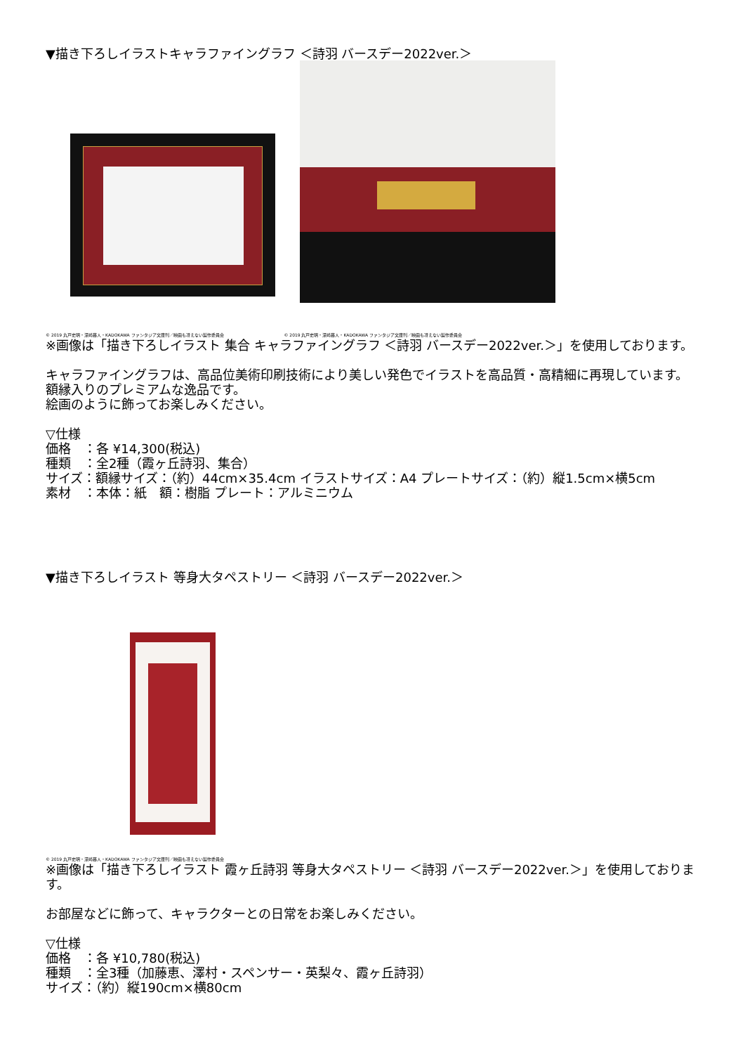▼描き下ろしイラストキャラファイングラフ ＜詩羽 バースデー2022ver.＞
© 2019 丸戸史明・深崎暮人・KADOKAWA ファンタジア文庫刊／映画も冴えない製作委員会 © 2019 丸戸史明・深崎暮人・KADOKAWA ファンタジア文庫刊／映画も冴えない製作委員会
※画像は「描き下ろしイラスト 集合 キャラファイングラフ ＜詩羽 バースデー2022ver.＞」を使用しております。
キャラファイングラフは、高品位美術印刷技術により美しい発色でイラストを高品質・高精細に再現しています。
額縁入りのプレミアムな逸品です。
絵画のように飾ってお楽しみください。
▽仕様
価格　：各 ¥14,300(税込)
種類　：全2種（霞ヶ丘詩羽、集合）
サイズ：額縁サイズ：（約）44cm×35.4cm イラストサイズ：A4 プレートサイズ：（約）縦1.5cm×横5cm
素材　：本体：紙　額：樹脂 プレート：アルミニウム
▼描き下ろしイラスト 等身大タペストリー ＜詩羽 バースデー2022ver.＞
© 2019 丸戸史明・深崎暮人・KADOKAWA ファンタジア文庫刊／映画も冴えない製作委員会
※画像は「描き下ろしイラスト 霞ヶ丘詩羽 等身大タペストリー ＜詩羽 バースデー2022ver.＞」を使用しております。
お部屋などに飾って、キャラクターとの日常をお楽しみください。
▽仕様
価格　：各 ¥10,780(税込)
種類　：全3種（加藤恵、澤村・スペンサー・英梨々、霞ヶ丘詩羽）
サイズ：（約）縦190cm×横80cm